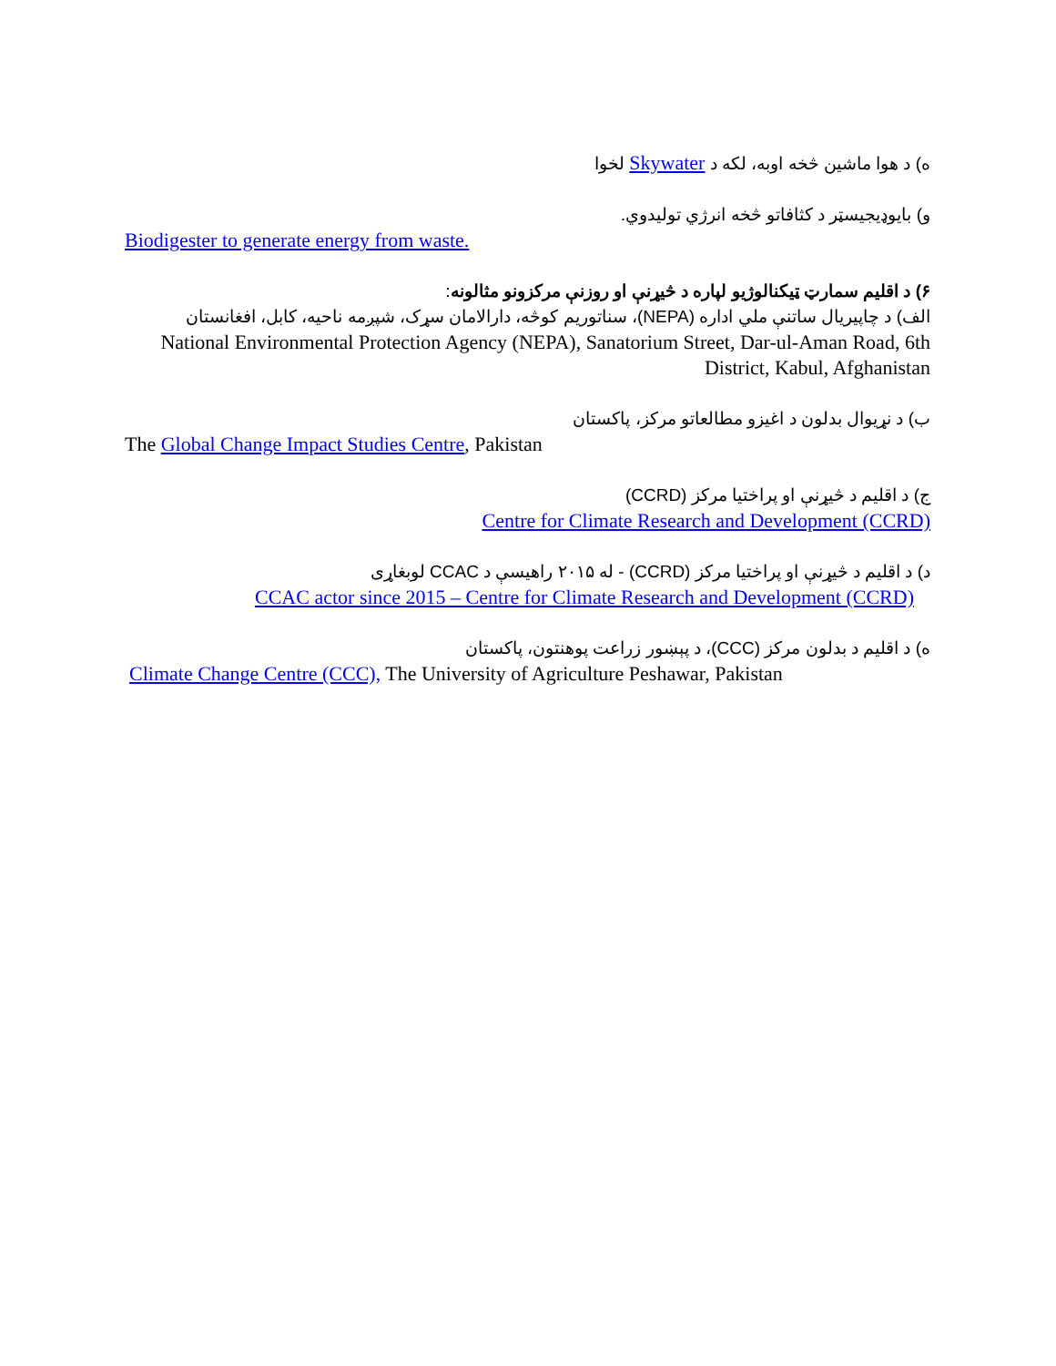ه) د هوا ماشین څخه اوبه، لکه د Skywater لخوا
و) بایوډیجیسټر د کثافاتو څخه انرژي تولیدوي.
Biodigester to generate energy from waste.
۶) د اقلیم سمارټ ټیکنالوژیو لپاره د څیړنې او روزنې مرکزونو مثالونه:
الف) د چاپیریال ساتنې ملي اداره (NEPA)، سناتوریم کوڅه، دارالامان سړک، شپږمه ناحیه، کابل، افغانستان
National Environmental Protection Agency (NEPA), Sanatorium Street, Dar-ul-Aman Road, 6th District, Kabul, Afghanistan
ب) د نړیوال بدلون د اغیزو مطالعاتو مرکز، پاکستان
The Global Change Impact Studies Centre, Pakistan
ج) د اقلیم د څیړنې او پراختیا مرکز (CCRD)
Centre for Climate Research and Development (CCRD)
د) د اقلیم د څیړنې او پراختیا مرکز (CCRD) - له ۲۰۱۵ راهیسې د CCAC لوبغاړی
CCAC actor since 2015 – Centre for Climate Research and Development (CCRD)
ه) د اقلیم د بدلون مرکز (CCC)، د پېښور زراعت پوهنتون، پاکستان
Climate Change Centre (CCC), The University of Agriculture Peshawar, Pakistan